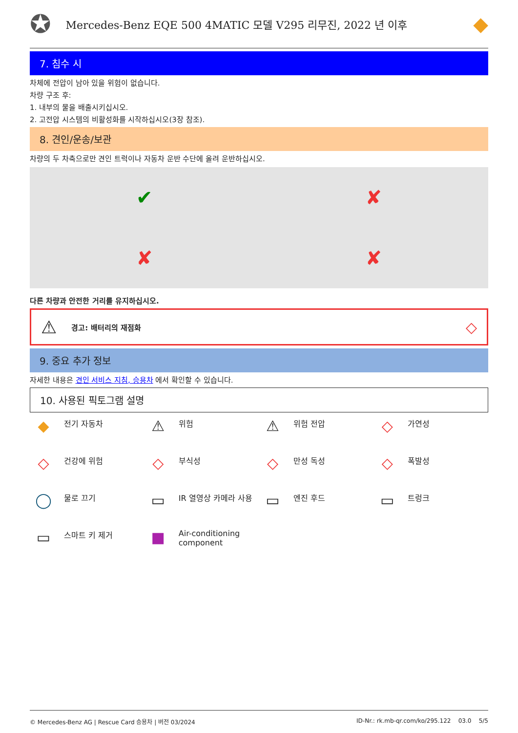✪
Mercedes-Benz EQE 500 4MATIC 모델 V295 리무진, 2022 년 이후
◆
7. 침수 시
차체에 전압이 남아 있을 위험이 없습니다.
차량 구조 후:
1. 내부의 물을 배출시키십시오.
2. 고전압 시스템의 비활성화를 시작하십시오(3장 참조).
8. 견인/운송/보관
차량의 두 차축으로만 견인 트럭이나 자동차 운반 수단에 올려 운반하십시오.
✔
✘
✘
✘
다른 차량과 안전한 거리를 유지하십시오.
⚠ 경고: 배터리의 재점화 ◇
9. 중요 추가 정보
자세한 내용은 견인 서비스 지침, 승용차 에서 확인할 수 있습니다.
10. 사용된 픽토그램 설명
◆ 전기 자동차
⚠ 위험
⚠ 위험 전압
◇ 가연성
◇ 건강에 위험
◇ 부식성
◇ 만성 독성
◇ 폭발성
◯ 물로 끄기
▭ IR 열영상 카메라 사용
▭ 엔진 후드
▭ 트렁크
▭ 스마트 키 제거
■ Air-conditioning component
© Mercedes-Benz AG | Rescue Card 승용차 | 버전 03/2024 ID-Nr.: rk.mb-qr.com/ko/295.122 03.0 5/5